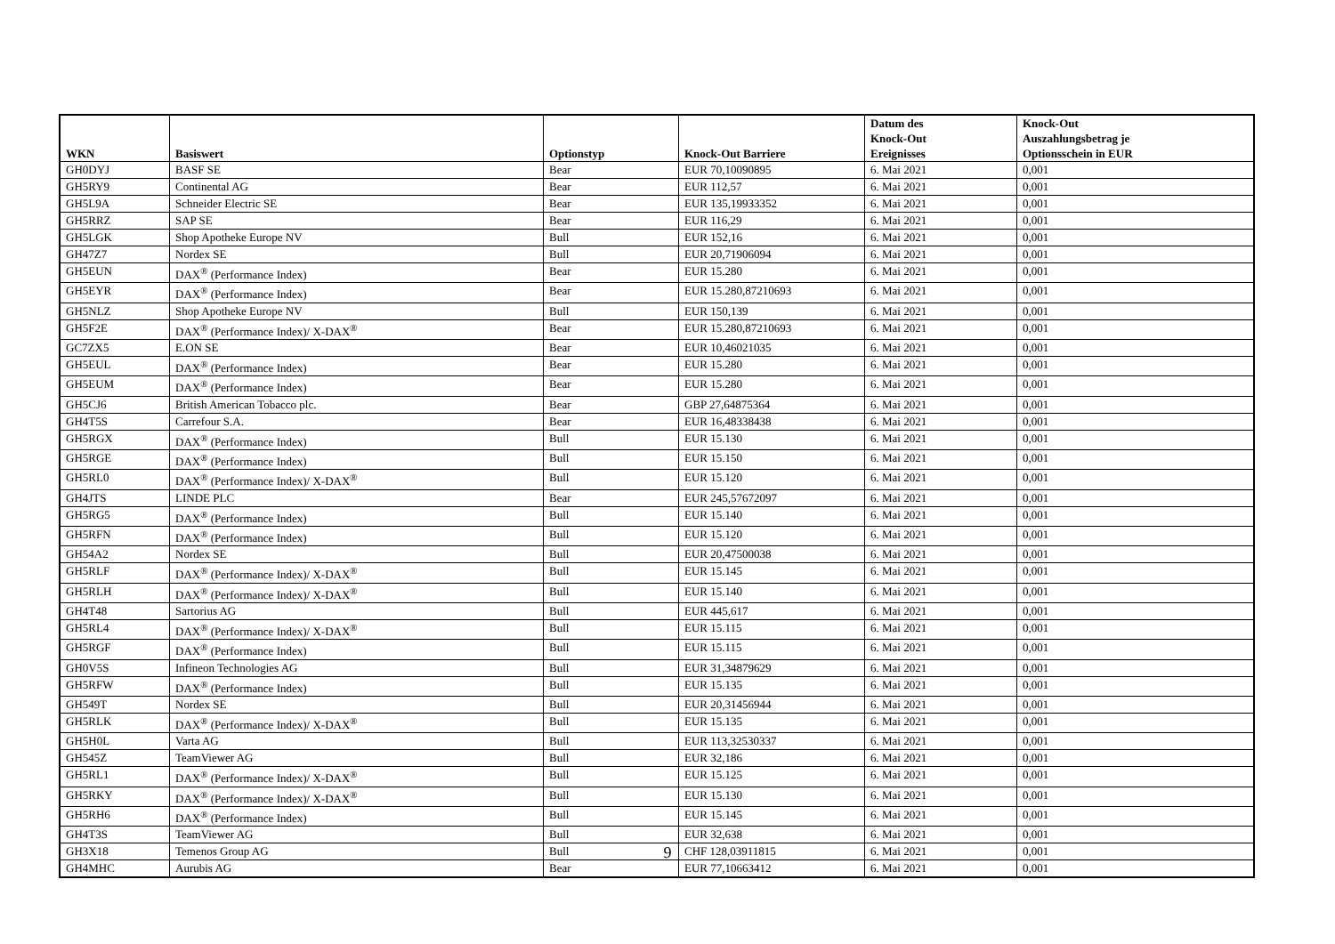| WKN | Basiswert | Optionstyp | Knock-Out Barriere | Datum des Knock-Out Ereignisses | Knock-Out Auszahlungsbetrag je Optionsschein in EUR |
| --- | --- | --- | --- | --- | --- |
| GH0DYJ | BASF SE | Bear | EUR 70,10090895 | 6. Mai 2021 | 0,001 |
| GH5RY9 | Continental AG | Bear | EUR 112,57 | 6. Mai 2021 | 0,001 |
| GH5L9A | Schneider Electric SE | Bear | EUR 135,19933352 | 6. Mai 2021 | 0,001 |
| GH5RRZ | SAP SE | Bear | EUR 116,29 | 6. Mai 2021 | 0,001 |
| GH5LGK | Shop Apotheke Europe NV | Bull | EUR 152,16 | 6. Mai 2021 | 0,001 |
| GH47Z7 | Nordex SE | Bull | EUR 20,71906094 | 6. Mai 2021 | 0,001 |
| GH5EUN | DAX<sup>®</sup> (Performance Index) | Bear | EUR 15.280 | 6. Mai 2021 | 0,001 |
| GH5EYR | DAX<sup>®</sup> (Performance Index) | Bear | EUR 15.280,87210693 | 6. Mai 2021 | 0,001 |
| GH5NLZ | Shop Apotheke Europe NV | Bull | EUR 150,139 | 6. Mai 2021 | 0,001 |
| GH5F2E | DAX<sup>®</sup> (Performance Index)/ X-DAX<sup>®</sup> | Bear | EUR 15.280,87210693 | 6. Mai 2021 | 0,001 |
| GC7ZX5 | E.ON SE | Bear | EUR 10,46021035 | 6. Mai 2021 | 0,001 |
| GH5EUL | DAX<sup>®</sup> (Performance Index) | Bear | EUR 15.280 | 6. Mai 2021 | 0,001 |
| GH5EUM | DAX<sup>®</sup> (Performance Index) | Bear | EUR 15.280 | 6. Mai 2021 | 0,001 |
| GH5CJ6 | British American Tobacco plc. | Bear | GBP 27,64875364 | 6. Mai 2021 | 0,001 |
| GH4T5S | Carrefour S.A. | Bear | EUR 16,48338438 | 6. Mai 2021 | 0,001 |
| GH5RGX | DAX<sup>®</sup> (Performance Index) | Bull | EUR 15.130 | 6. Mai 2021 | 0,001 |
| GH5RGE | DAX<sup>®</sup> (Performance Index) | Bull | EUR 15.150 | 6. Mai 2021 | 0,001 |
| GH5RL0 | DAX<sup>®</sup> (Performance Index)/ X-DAX<sup>®</sup> | Bull | EUR 15.120 | 6. Mai 2021 | 0,001 |
| GH4JTS | LINDE PLC | Bear | EUR 245,57672097 | 6. Mai 2021 | 0,001 |
| GH5RG5 | DAX<sup>®</sup> (Performance Index) | Bull | EUR 15.140 | 6. Mai 2021 | 0,001 |
| GH5RFN | DAX<sup>®</sup> (Performance Index) | Bull | EUR 15.120 | 6. Mai 2021 | 0,001 |
| GH54A2 | Nordex SE | Bull | EUR 20,47500038 | 6. Mai 2021 | 0,001 |
| GH5RLF | DAX<sup>®</sup> (Performance Index)/ X-DAX<sup>®</sup> | Bull | EUR 15.145 | 6. Mai 2021 | 0,001 |
| GH5RLH | DAX<sup>®</sup> (Performance Index)/ X-DAX<sup>®</sup> | Bull | EUR 15.140 | 6. Mai 2021 | 0,001 |
| GH4T48 | Sartorius AG | Bull | EUR 445,617 | 6. Mai 2021 | 0,001 |
| GH5RL4 | DAX<sup>®</sup> (Performance Index)/ X-DAX<sup>®</sup> | Bull | EUR 15.115 | 6. Mai 2021 | 0,001 |
| GH5RGF | DAX<sup>®</sup> (Performance Index) | Bull | EUR 15.115 | 6. Mai 2021 | 0,001 |
| GH0V5S | Infineon Technologies AG | Bull | EUR 31,34879629 | 6. Mai 2021 | 0,001 |
| GH5RFW | DAX<sup>®</sup> (Performance Index) | Bull | EUR 15.135 | 6. Mai 2021 | 0,001 |
| GH549T | Nordex SE | Bull | EUR 20,31456944 | 6. Mai 2021 | 0,001 |
| GH5RLK | DAX<sup>®</sup> (Performance Index)/ X-DAX<sup>®</sup> | Bull | EUR 15.135 | 6. Mai 2021 | 0,001 |
| GH5H0L | Varta AG | Bull | EUR 113,32530337 | 6. Mai 2021 | 0,001 |
| GH545Z | TeamViewer AG | Bull | EUR 32,186 | 6. Mai 2021 | 0,001 |
| GH5RL1 | DAX<sup>®</sup> (Performance Index)/ X-DAX<sup>®</sup> | Bull | EUR 15.125 | 6. Mai 2021 | 0,001 |
| GH5RKY | DAX<sup>®</sup> (Performance Index)/ X-DAX<sup>®</sup> | Bull | EUR 15.130 | 6. Mai 2021 | 0,001 |
| GH5RH6 | DAX<sup>®</sup> (Performance Index) | Bull | EUR 15.145 | 6. Mai 2021 | 0,001 |
| GH4T3S | TeamViewer AG | Bull | EUR 32,638 | 6. Mai 2021 | 0,001 |
| GH3X18 | Temenos Group AG | Bull | CHF 128,03911815 | 6. Mai 2021 | 0,001 |
| GH4MHC | Aurubis AG | Bear | EUR 77,10663412 | 6. Mai 2021 | 0,001 |
9